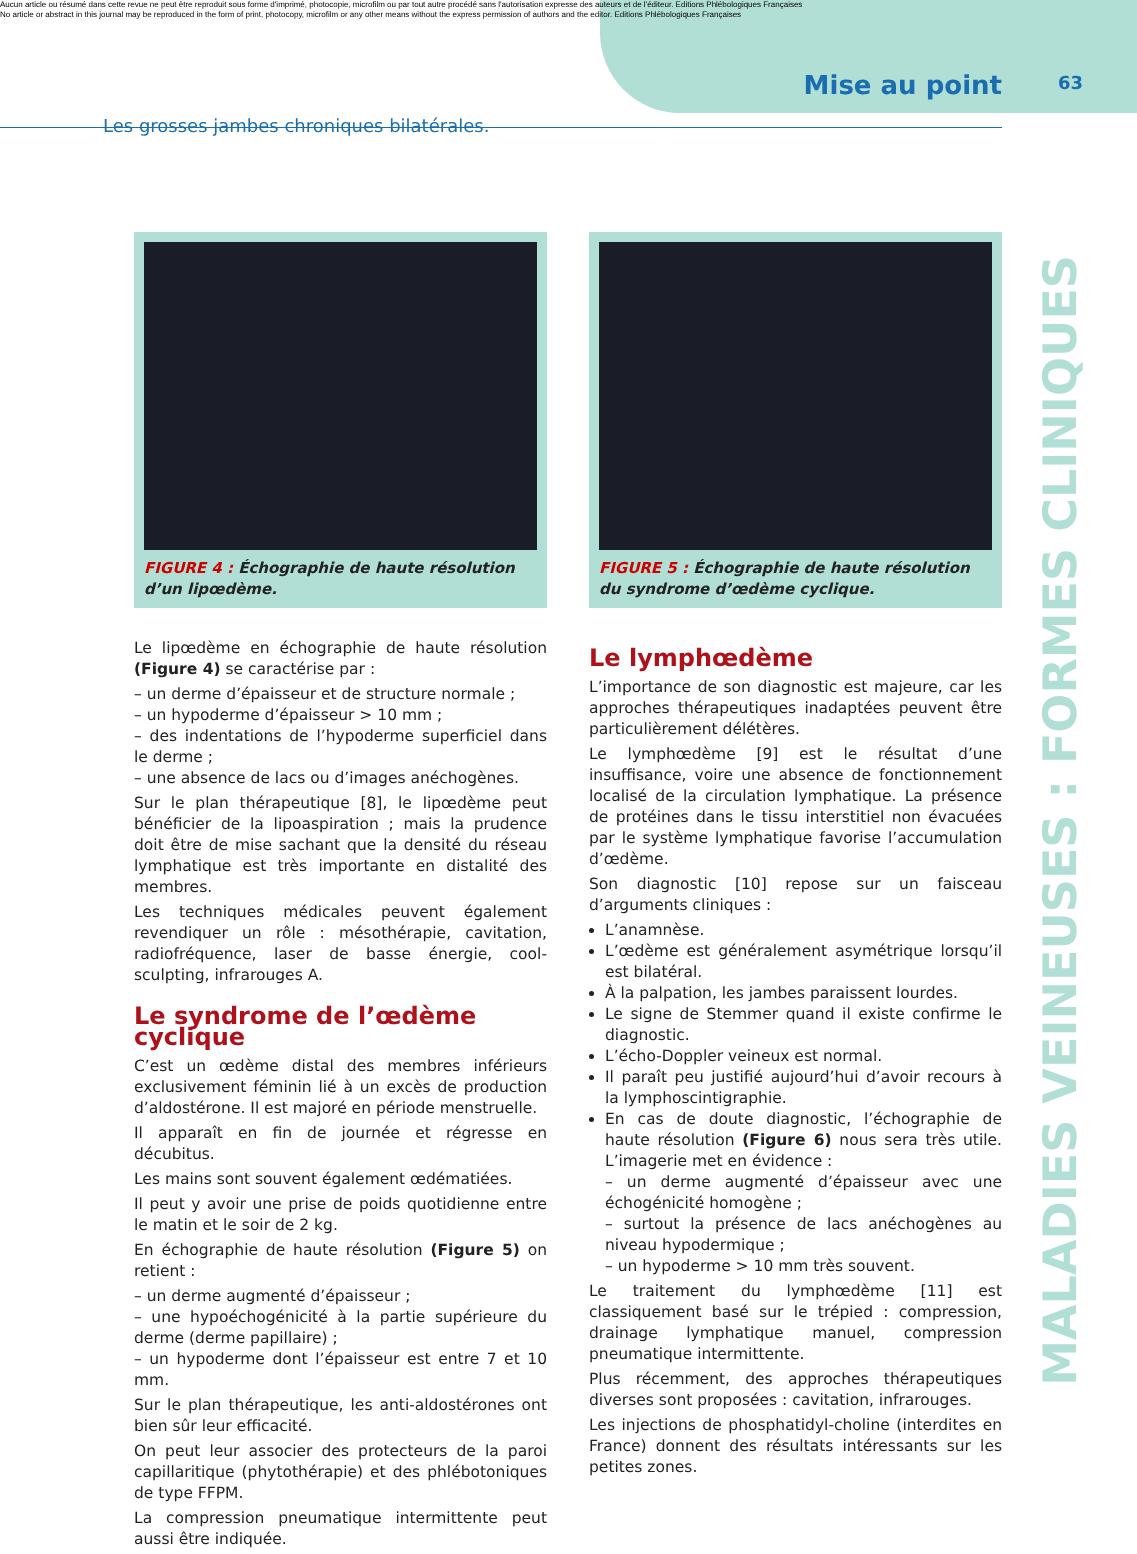Aucun article ou résumé dans cette revue ne peut être reproduit sous forme d'imprimé, photocopie, microfilm ou par tout autre procédé sans l'autorisation expresse des auteurs et de l'éditeur. Editions Phlébologiques Françaises
No article or abstract in this journal may be reproduced in the form of print, photocopy, microfilm or any other means without the express permission of authors and the editor. Editions Phlébologiques Françaises
Mise au point 63
Les grosses jambes chroniques bilatérales.
MALADIES VEINEUSES : FORMES CLINIQUES
FIGURE 4 : Échographie de haute résolution d’un lipœdème.
Le lipœdème en échographie de haute résolution (Figure 4) se caractérise par :
– un derme d’épaisseur et de structure normale ;
– un hypoderme d’épaisseur > 10 mm ;
– des indentations de l’hypoderme superficiel dans le derme ;
– une absence de lacs ou d’images anéchogènes.
Sur le plan thérapeutique [8], le lipœdème peut bénéficier de la lipoaspiration ; mais la prudence doit être de mise sachant que la densité du réseau lymphatique est très importante en distalité des membres.
Les techniques médicales peuvent également revendiquer un rôle : mésothérapie, cavitation, radiofréquence, laser de basse énergie, cool-sculpting, infrarouges A.
Le syndrome de l’œdème cyclique
C’est un œdème distal des membres inférieurs exclusivement féminin lié à un excès de production d’aldostérone. Il est majoré en période menstruelle.
Il apparaît en fin de journée et régresse en décubitus.
Les mains sont souvent également œdématiées.
Il peut y avoir une prise de poids quotidienne entre le matin et le soir de 2 kg.
En échographie de haute résolution (Figure 5) on retient :
– un derme augmenté d’épaisseur ;
– une hypoéchogénicité à la partie supérieure du derme (derme papillaire) ;
– un hypoderme dont l’épaisseur est entre 7 et 10 mm.
Sur le plan thérapeutique, les anti-aldostérones ont bien sûr leur efficacité.
On peut leur associer des protecteurs de la paroi capillaritique (phytothérapie) et des phlébotoniques de type FFPM.
La compression pneumatique intermittente peut aussi être indiquée.
FIGURE 5 : Échographie de haute résolution du syndrome d’œdème cyclique.
Le lymphœdème
L’importance de son diagnostic est majeure, car les approches thérapeutiques inadaptées peuvent être particulièrement délétères.
Le lymphœdème [9] est le résultat d’une insuffisance, voire une absence de fonctionnement localisé de la circulation lymphatique. La présence de protéines dans le tissu interstitiel non évacuées par le système lymphatique favorise l’accumulation d’œdème.
Son diagnostic [10] repose sur un faisceau d’arguments cliniques :
L’anamnèse.
L’œdème est généralement asymétrique lorsqu’il est bilatéral.
À la palpation, les jambes paraissent lourdes.
Le signe de Stemmer quand il existe confirme le diagnostic.
L’écho-Doppler veineux est normal.
Il paraît peu justifié aujourd’hui d’avoir recours à la lymphoscintigraphie.
En cas de doute diagnostic, l’échographie de haute résolution (Figure 6) nous sera très utile. L’imagerie met en évidence :
– un derme augmenté d’épaisseur avec une échogénicité homogène ;
– surtout la présence de lacs anéchogènes au niveau hypodermique ;
– un hypoderme > 10 mm très souvent.
Le traitement du lymphœdème [11] est classiquement basé sur le trépied : compression, drainage lymphatique manuel, compression pneumatique intermittente.
Plus récemment, des approches thérapeutiques diverses sont proposées : cavitation, infrarouges.
Les injections de phosphatidyl-choline (interdites en France) donnent des résultats intéressants sur les petites zones.